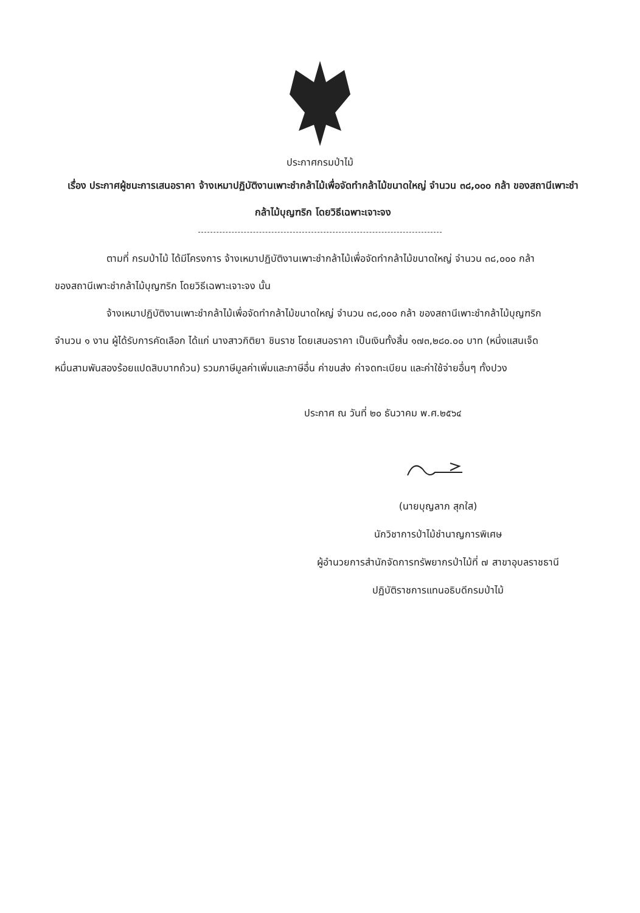ประกาศกรมป่าไม้
เรื่อง ประกาศผู้ชนะการเสนอราคา จ้างเหมาปฏิบัติงานเพาะชำกล้าไม้เพื่อจัดทำกล้าไม้ขนาดใหญ่ จำนวน ๓๘,๐๐๐ กล้า ของสถานีเพาะชำกล้าไม้บุญฑริก โดยวิธีเฉพาะเจาะจง
ตามที่ กรมป่าไม้ ได้มีโครงการ จ้างเหมาปฏิบัติงานเพาะชำกล้าไม้เพื่อจัดทำกล้าไม้ขนาดใหญ่ จำนวน ๓๘,๐๐๐ กล้า ของสถานีเพาะชำกล้าไม้บุญฑริก โดยวิธีเฉพาะเจาะจง นั้น
จ้างเหมาปฏิบัติงานเพาะชำกล้าไม้เพื่อจัดทำกล้าไม้ขนาดใหญ่ จำนวน ๓๘,๐๐๐ กล้า ของสถานีเพาะชำกล้าไม้บุญฑริก จำนวน ๑ งาน ผู้ได้รับการคัดเลือก ได้แก่ นางสาวกิติยา ชินราช โดยเสนอราคา เป็นเงินทั้งสิ้น ๑๗๓,๒๘๐.๐๐ บาท (หนึ่งแสนเจ็ดหมื่นสามพันสองร้อยแปดสิบบาทถ้วน) รวมภาษีมูลค่าเพิ่มและภาษีอื่น ค่าขนส่ง ค่าจดทะเบียน และค่าใช้จ่ายอื่นๆ ทั้งปวง
ประกาศ ณ วันที่ ๒๐ ธันวาคม พ.ศ.๒๕๖๔
(นายบุญลาภ สุกใส)
นักวิชาการป่าไม้ชำนาญการพิเศษ
ผู้อำนวยการสำนักจัดการทรัพยากรป่าไม้ที่ ๗ สาขาอุบลราชธานี
ปฏิบัติราชการแทนอธิบดีกรมป่าไม้